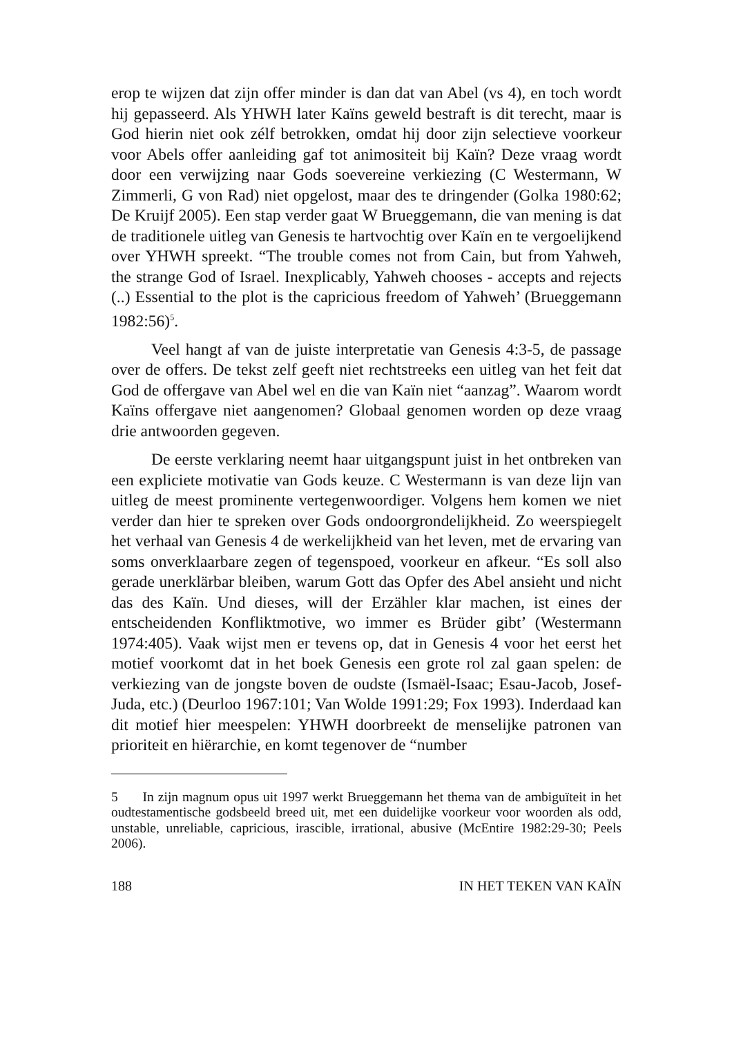erop te wijzen dat zijn offer minder is dan dat van Abel (vs 4), en toch wordt hij gepasseerd. Als YHWH later Kaïns geweld bestraft is dit terecht, maar is God hierin niet ook zélf betrokken, omdat hij door zijn selectieve voorkeur voor Abels offer aanleiding gaf tot animositeit bij Kaïn? Deze vraag wordt door een verwijzing naar Gods soevereine verkiezing (C Westermann, W Zimmerli, G von Rad) niet opgelost, maar des te dringender (Golka 1980:62; De Kruijf 2005). Een stap verder gaat W Brueggemann, die van mening is dat de traditionele uitleg van Genesis te hartvochtig over Kaïn en te vergoelijkend over YHWH spreekt. “The trouble comes not from Cain, but from Yahweh, the strange God of Israel. Inexplicably, Yahweh chooses - accepts and rejects (..) Essential to the plot is the capricious freedom of Yahweh’ (Brueggemann 1982:56)<sup>5</sup>.
Veel hangt af van de juiste interpretatie van Genesis 4:3-5, de passage over de offers. De tekst zelf geeft niet rechtstreeks een uitleg van het feit dat God de offergave van Abel wel en die van Kaïn niet “aanzag”. Waarom wordt Kaïns offergave niet aangenomen? Globaal genomen worden op deze vraag drie antwoorden gegeven.
De eerste verklaring neemt haar uitgangspunt juist in het ontbreken van een expliciete motivatie van Gods keuze. C Westermann is van deze lijn van uitleg de meest prominente vertegenwoordiger. Volgens hem komen we niet verder dan hier te spreken over Gods ondoorgrondelijkheid. Zo weerspiegelt het verhaal van Genesis 4 de werkelijkheid van het leven, met de ervaring van soms onverklaarbare zegen of tegenspoed, voorkeur en afkeur. “Es soll also gerade unerklärbar bleiben, warum Gott das Opfer des Abel ansieht und nicht das des Kaïn. Und dieses, will der Erzähler klar machen, ist eines der entscheidenden Konfliktmotive, wo immer es Brüder gibt’ (Westermann 1974:405). Vaak wijst men er tevens op, dat in Genesis 4 voor het eerst het motief voorkomt dat in het boek Genesis een grote rol zal gaan spelen: de verkiezing van de jongste boven de oudste (Ismaël-Isaac; Esau-Jacob, Josef-Juda, etc.) (Deurloo 1967:101; Van Wolde 1991:29; Fox 1993). Inderdaad kan dit motief hier meespelen: YHWH doorbreekt de menselijke patronen van prioriteit en hiërarchie, en komt tegenover de “number
5 In zijn magnum opus uit 1997 werkt Brueggemann het thema van de ambiguïteit in het oudtestamentische godsbeeld breed uit, met een duidelijke voorkeur voor woorden als odd, unstable, unreliable, capricious, irascible, irrational, abusive (McEntire 1982:29-30; Peels 2006).
188 IN HET TEKEN VAN KAÏN